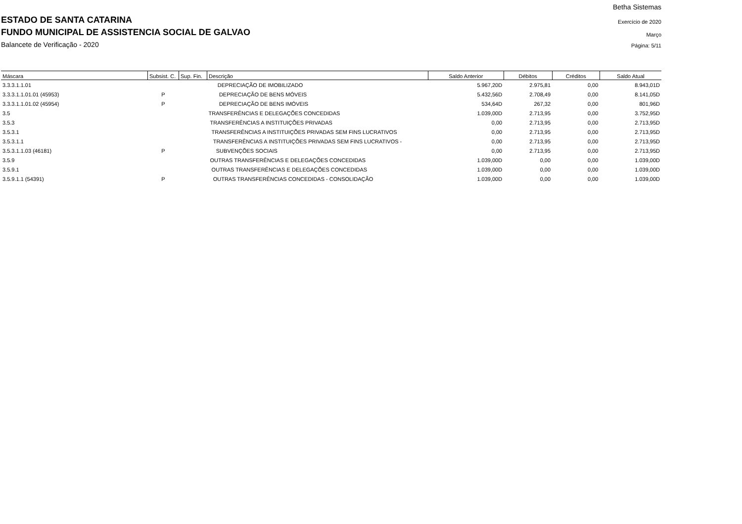ESTADO DE SANTA CATARINA
FUNDO MUNICIPAL DE ASSISTENCIA SOCIAL DE GALVAO
Balancete de Verificação - 2020
Betha Sistemas
Exercício de 2020
Março
Página: 5/11
| Máscara | Subsist. C. | Sup. Fin. | Descrição | Saldo Anterior | Débitos | Créditos | Saldo Atual |
| --- | --- | --- | --- | --- | --- | --- | --- |
| 3.3.3.1.1.01 | | | DEPRECIAÇÃO DE IMOBILIZADO | 5.967,20D | 2.975,81 | 0,00 | 8.943,01D |
| 3.3.3.1.1.01.01 (45953) | P | | DEPRECIAÇÃO DE BENS MÓVEIS | 5.432,56D | 2.708,49 | 0,00 | 8.141,05D |
| 3.3.3.1.1.01.02 (45954) | P | | DEPRECIAÇÃO DE BENS IMÓVEIS | 534,64D | 267,32 | 0,00 | 801,96D |
| 3.5 | | | TRANSFERÊNCIAS E DELEGAÇÕES CONCEDIDAS | 1.039,00D | 2.713,95 | 0,00 | 3.752,95D |
| 3.5.3 | | | TRANSFERÊNCIAS A INSTITUIÇÕES PRIVADAS | 0,00 | 2.713,95 | 0,00 | 2.713,95D |
| 3.5.3.1 | | | TRANSFERÊNCIAS A INSTITUIÇÕES PRIVADAS SEM FINS LUCRATIVOS | 0,00 | 2.713,95 | 0,00 | 2.713,95D |
| 3.5.3.1.1 | | | TRANSFERÊNCIAS A INSTITUIÇÕES PRIVADAS SEM FINS LUCRATIVOS - | 0,00 | 2.713,95 | 0,00 | 2.713,95D |
| 3.5.3.1.1.03 (46181) | P | | SUBVENÇÕES SOCIAIS | 0,00 | 2.713,95 | 0,00 | 2.713,95D |
| 3.5.9 | | | OUTRAS TRANSFERÊNCIAS E DELEGAÇÕES CONCEDIDAS | 1.039,00D | 0,00 | 0,00 | 1.039,00D |
| 3.5.9.1 | | | OUTRAS TRANSFERÊNCIAS E DELEGAÇÕES CONCEDIDAS | 1.039,00D | 0,00 | 0,00 | 1.039,00D |
| 3.5.9.1.1 (54391) | P | | OUTRAS TRANSFERÊNCIAS CONCEDIDAS - CONSOLIDAÇÃO | 1.039,00D | 0,00 | 0,00 | 1.039,00D |